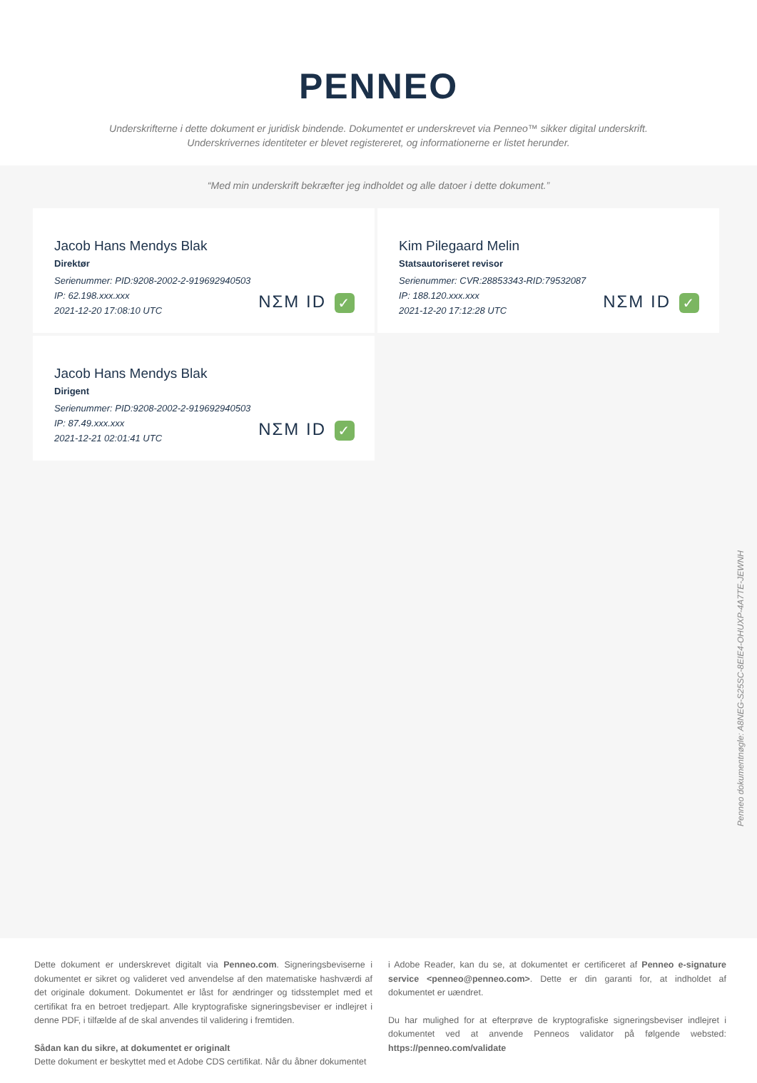PENNEO
Underskrifterne i dette dokument er juridisk bindende. Dokumentet er underskrevet via Penneo™ sikker digital underskrift.
Underskrivernes identiteter er blevet registereret, og informationerne er listet herunder.
“Med min underskrift bekræfter jeg indholdet og alle datoer i dette dokument.”
Jacob Hans Mendys Blak
Direktør
Serienummer: PID:9208-2002-2-919692940503
IP: 62.198.xxx.xxx
2021-12-20 17:08:10 UTC
NΣM ID ✓
Kim Pilegaard Melin
Statsautoriseret revisor
Serienummer: CVR:28853343-RID:79532087
IP: 188.120.xxx.xxx
2021-12-20 17:12:28 UTC
NΣM ID ✓
Jacob Hans Mendys Blak
Dirigent
Serienummer: PID:9208-2002-2-919692940503
IP: 87.49.xxx.xxx
2021-12-21 02:01:41 UTC
NΣM ID ✓
Penneo dokumentnøgle: A8NEG-S25SC-8EIE4-OHUXP-4A7TE-JEWNH
Dette dokument er underskrevet digitalt via Penneo.com. Signeringsbeviserne i dokumentet er sikret og valideret ved anvendelse af den matematiske hashværdi af det originale dokument. Dokumentet er låst for ændringer og tidsstemplet med et certifikat fra en betroet tredjepart. Alle kryptografiske signeringsbeviser er indlejret i denne PDF, i tilfælde af de skal anvendes til validering i fremtiden.
Sådan kan du sikre, at dokumentet er originalt
Dette dokument er beskyttet med et Adobe CDS certifikat. Når du åbner dokumentet
i Adobe Reader, kan du se, at dokumentet er certificeret af Penneo e-signature service <penneo@penneo.com>. Dette er din garanti for, at indholdet af dokumentet er uændret.
Du har mulighed for at efterprøve de kryptografiske signeringsbeviser indlejret i dokumentet ved at anvende Penneos validator på følgende websted: https://penneo.com/validate